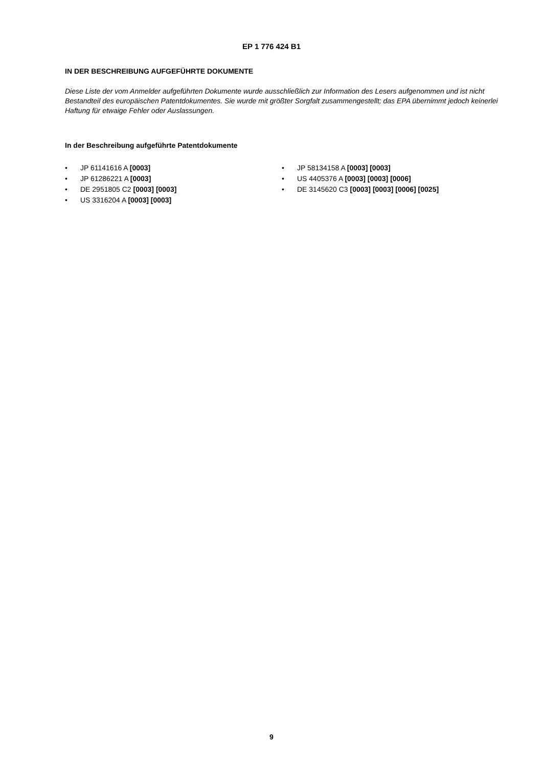EP 1 776 424 B1
IN DER BESCHREIBUNG AUFGEFÜHRTE DOKUMENTE
Diese Liste der vom Anmelder aufgeführten Dokumente wurde ausschließlich zur Information des Lesers aufgenommen und ist nicht Bestandteil des europäischen Patentdokumentes. Sie wurde mit größter Sorgfalt zusammengestellt; das EPA übernimmt jedoch keinerlei Haftung für etwaige Fehler oder Auslassungen.
In der Beschreibung aufgeführte Patentdokumente
• JP 61141616 A [0003]
• JP 61286221 A [0003]
• DE 2951805 C2 [0003] [0003]
• US 3316204 A [0003] [0003]
• JP 58134158 A [0003] [0003]
• US 4405376 A [0003] [0003] [0006]
• DE 3145620 C3 [0003] [0003] [0006] [0025]
9